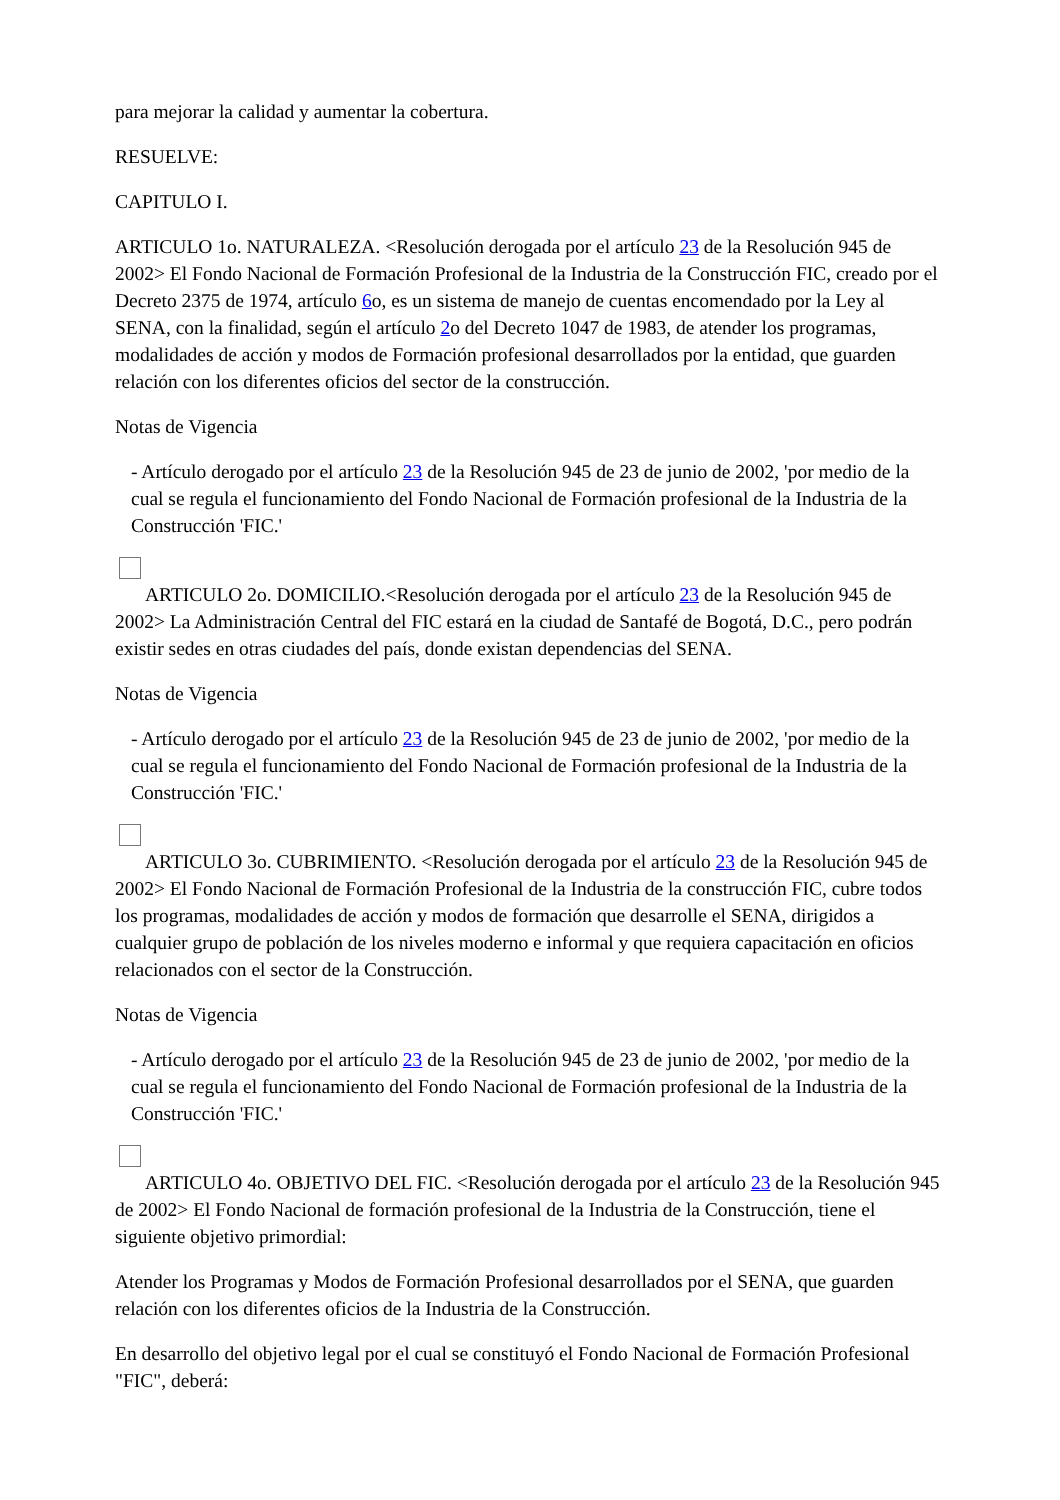para mejorar la calidad y aumentar la cobertura.
RESUELVE:
CAPITULO I.
ARTICULO 1o. NATURALEZA. <Resolución derogada por el artículo 23 de la Resolución 945 de 2002> El Fondo Nacional de Formación Profesional de la Industria de la Construcción FIC, creado por el Decreto 2375 de 1974, artículo 6o, es un sistema de manejo de cuentas encomendado por la Ley al SENA, con la finalidad, según el artículo 2o del Decreto 1047 de 1983, de atender los programas, modalidades de acción y modos de Formación profesional desarrollados por la entidad, que guarden relación con los diferentes oficios del sector de la construcción.
Notas de Vigencia
- Artículo derogado por el artículo 23 de la Resolución 945 de 23 de junio de 2002, 'por medio de la cual se regula el funcionamiento del Fondo Nacional de Formación profesional de la Industria de la Construcción 'FIC.'
ARTICULO 2o. DOMICILIO.<Resolución derogada por el artículo 23 de la Resolución 945 de 2002> La Administración Central del FIC estará en la ciudad de Santafé de Bogotá, D.C., pero podrán existir sedes en otras ciudades del país, donde existan dependencias del SENA.
Notas de Vigencia
- Artículo derogado por el artículo 23 de la Resolución 945 de 23 de junio de 2002, 'por medio de la cual se regula el funcionamiento del Fondo Nacional de Formación profesional de la Industria de la Construcción 'FIC.'
ARTICULO 3o. CUBRIMIENTO. <Resolución derogada por el artículo 23 de la Resolución 945 de 2002> El Fondo Nacional de Formación Profesional de la Industria de la construcción FIC, cubre todos los programas, modalidades de acción y modos de formación que desarrolle el SENA, dirigidos a cualquier grupo de población de los niveles moderno e informal y que requiera capacitación en oficios relacionados con el sector de la Construcción.
Notas de Vigencia
- Artículo derogado por el artículo 23 de la Resolución 945 de 23 de junio de 2002, 'por medio de la cual se regula el funcionamiento del Fondo Nacional de Formación profesional de la Industria de la Construcción 'FIC.'
ARTICULO 4o. OBJETIVO DEL FIC. <Resolución derogada por el artículo 23 de la Resolución 945 de 2002> El Fondo Nacional de formación profesional de la Industria de la Construcción, tiene el siguiente objetivo primordial:
Atender los Programas y Modos de Formación Profesional desarrollados por el SENA, que guarden relación con los diferentes oficios de la Industria de la Construcción.
En desarrollo del objetivo legal por el cual se constituyó el Fondo Nacional de Formación Profesional "FIC", deberá: